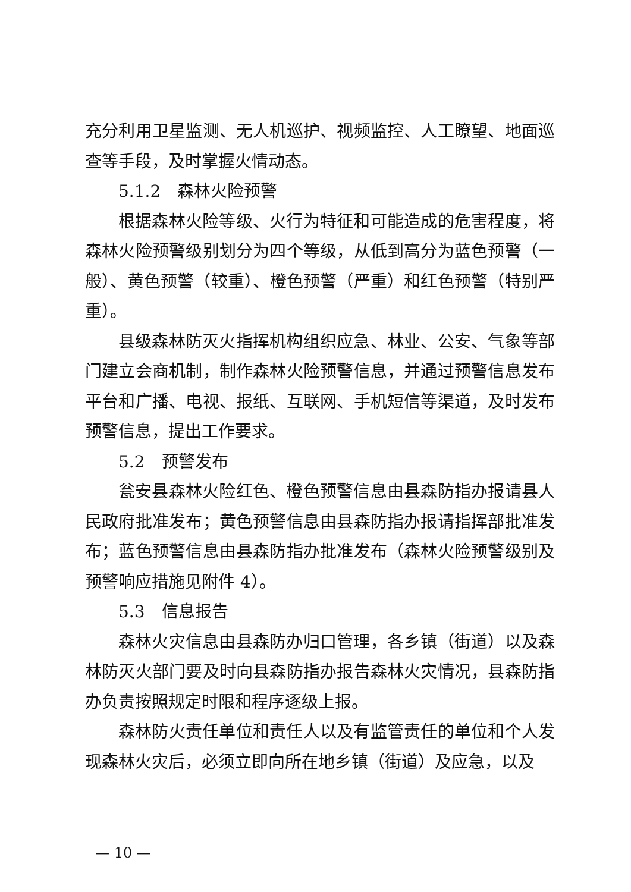充分利用卫星监测、无人机巡护、视频监控、人工瞭望、地面巡查等手段，及时掌握火情动态。
5.1.2　森林火险预警
根据森林火险等级、火行为特征和可能造成的危害程度，将森林火险预警级别划分为四个等级，从低到高分为蓝色预警（一般）、黄色预警（较重）、橙色预警（严重）和红色预警（特别严重）。
县级森林防灭火指挥机构组织应急、林业、公安、气象等部门建立会商机制，制作森林火险预警信息，并通过预警信息发布平台和广播、电视、报纸、互联网、手机短信等渠道，及时发布预警信息，提出工作要求。
5.2　预警发布
瓮安县森林火险红色、橙色预警信息由县森防指办报请县人民政府批准发布；黄色预警信息由县森防指办报请指挥部批准发布；蓝色预警信息由县森防指办批准发布（森林火险预警级别及预警响应措施见附件 4）。
5.3　信息报告
森林火灾信息由县森防办归口管理，各乡镇（街道）以及森林防灭火部门要及时向县森防指办报告森林火灾情况，县森防指办负责按照规定时限和程序逐级上报。
森林防火责任单位和责任人以及有监管责任的单位和个人发现森林火灾后，必须立即向所在地乡镇（街道）及应急，以及
— 10 —